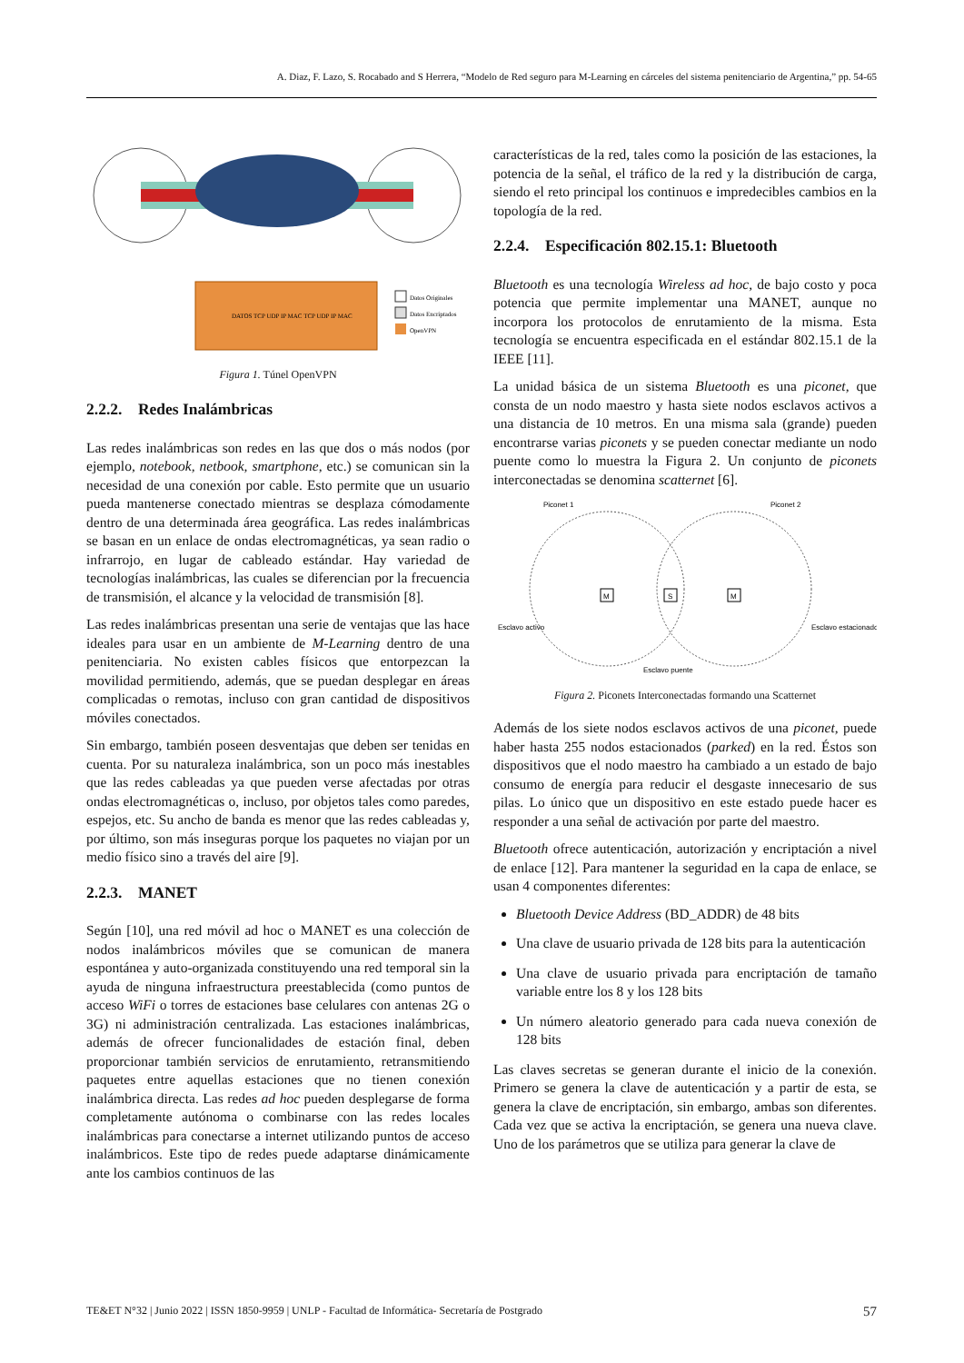A. Diaz, F. Lazo, S. Rocabado and S Herrera, “Modelo de Red seguro para M-Learning en cárceles del sistema penitenciario de Argentina,” pp. 54-65
Datos Originales
Datos Encriptados
OpenVPN
DATOS TCP UDP IP MAC TCP UDP IP MAC
Figura 1. Túnel OpenVPN
2.2.2. Redes Inalámbricas
Las redes inalámbricas son redes en las que dos o más nodos (por ejemplo, notebook, netbook, smartphone, etc.) se comunican sin la necesidad de una conexión por cable. Esto permite que un usuario pueda mantenerse conectado mientras se desplaza cómodamente dentro de una determinada área geográfica. Las redes inalámbricas se basan en un enlace de ondas electromagnéticas, ya sean radio o infrarrojo, en lugar de cableado estándar. Hay variedad de tecnologías inalámbricas, las cuales se diferencian por la frecuencia de transmisión, el alcance y la velocidad de transmisión [8].
Las redes inalámbricas presentan una serie de ventajas que las hace ideales para usar en un ambiente de M-Learning dentro de una penitenciaria. No existen cables físicos que entorpezcan la movilidad permitiendo, además, que se puedan desplegar en áreas complicadas o remotas, incluso con gran cantidad de dispositivos móviles conectados.
Sin embargo, también poseen desventajas que deben ser tenidas en cuenta. Por su naturaleza inalámbrica, son un poco más inestables que las redes cableadas ya que pueden verse afectadas por otras ondas electromagnéticas o, incluso, por objetos tales como paredes, espejos, etc. Su ancho de banda es menor que las redes cableadas y, por último, son más inseguras porque los paquetes no viajan por un medio físico sino a través del aire [9].
2.2.3. MANET
Según [10], una red móvil ad hoc o MANET es una colección de nodos inalámbricos móviles que se comunican de manera espontánea y auto-organizada constituyendo una red temporal sin la ayuda de ninguna infraestructura preestablecida (como puntos de acceso WiFi o torres de estaciones base celulares con antenas 2G o 3G) ni administración centralizada. Las estaciones inalámbricas, además de ofrecer funcionalidades de estación final, deben proporcionar también servicios de enrutamiento, retransmitiendo paquetes entre aquellas estaciones que no tienen conexión inalámbrica directa. Las redes ad hoc pueden desplegarse de forma completamente autónoma o combinarse con las redes locales inalámbricas para conectarse a internet utilizando puntos de acceso inalámbricos. Este tipo de redes puede adaptarse dinámicamente ante los cambios continuos de las
características de la red, tales como la posición de las estaciones, la potencia de la señal, el tráfico de la red y la distribución de carga, siendo el reto principal los continuos e impredecibles cambios en la topología de la red.
2.2.4. Especificación 802.15.1: Bluetooth
Bluetooth es una tecnología Wireless ad hoc, de bajo costo y poca potencia que permite implementar una MANET, aunque no incorpora los protocolos de enrutamiento de la misma. Esta tecnología se encuentra especificada en el estándar 802.15.1 de la IEEE [11].
La unidad básica de un sistema Bluetooth es una piconet, que consta de un nodo maestro y hasta siete nodos esclavos activos a una distancia de 10 metros. En una misma sala (grande) pueden encontrarse varias piconets y se pueden conectar mediante un nodo puente como lo muestra la Figura 2. Un conjunto de piconets interconectadas se denomina scatternet [6].
Piconet 1
Piconet 2
M
M
S
Esclavo activo
Esclavo estacionado
Esclavo puente
Figura 2. Piconets Interconectadas formando una Scatternet
Además de los siete nodos esclavos activos de una piconet, puede haber hasta 255 nodos estacionados (parked) en la red. Éstos son dispositivos que el nodo maestro ha cambiado a un estado de bajo consumo de energía para reducir el desgaste innecesario de sus pilas. Lo único que un dispositivo en este estado puede hacer es responder a una señal de activación por parte del maestro.
Bluetooth ofrece autenticación, autorización y encriptación a nivel de enlace [12]. Para mantener la seguridad en la capa de enlace, se usan 4 componentes diferentes:
Bluetooth Device Address (BD_ADDR) de 48 bits
Una clave de usuario privada de 128 bits para la autenticación
Una clave de usuario privada para encriptación de tamaño variable entre los 8 y los 128 bits
Un número aleatorio generado para cada nueva conexión de 128 bits
Las claves secretas se generan durante el inicio de la conexión. Primero se genera la clave de autenticación y a partir de esta, se genera la clave de encriptación, sin embargo, ambas son diferentes. Cada vez que se activa la encriptación, se genera una nueva clave. Uno de los parámetros que se utiliza para generar la clave de
TE&ET N°32 | Junio 2022 | ISSN 1850-9959 | UNLP - Facultad de Informática- Secretaría de Postgrado 57